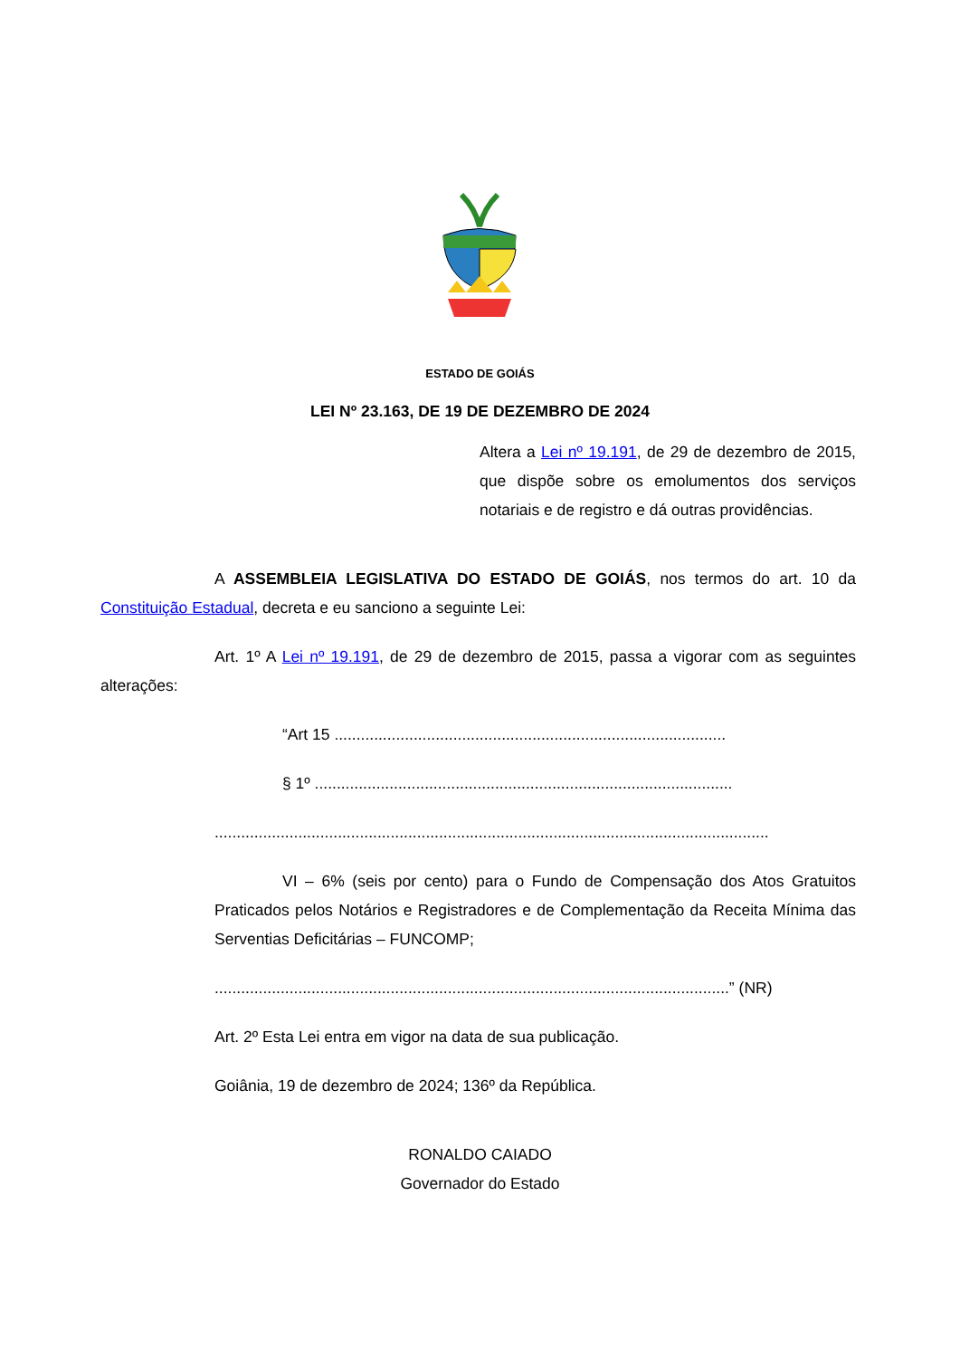ESTADO DE GOIÁS
LEI Nº 23.163, DE 19 DE DEZEMBRO DE 2024
Altera a Lei nº 19.191, de 29 de dezembro de 2015, que dispõe sobre os emolumentos dos serviços notariais e de registro e dá outras providências.
A ASSEMBLEIA LEGISLATIVA DO ESTADO DE GOIÁS, nos termos do art. 10 da Constituição Estadual, decreta e eu sanciono a seguinte Lei:
Art. 1º A Lei nº 19.191, de 29 de dezembro de 2015, passa a vigorar com as seguintes alterações:
“Art 15 .........................................................................................
§ 1º ...............................................................................................
..............................................................................................................................
VI – 6% (seis por cento) para o Fundo de Compensação dos Atos Gratuitos Praticados pelos Notários e Registradores e de Complementação da Receita Mínima das Serventias Deficitárias – FUNCOMP;
.....................................................................................................................” (NR)
Art. 2º Esta Lei entra em vigor na data de sua publicação.
Goiânia, 19 de dezembro de 2024; 136º da República.
RONALDO CAIADO
Governador do Estado